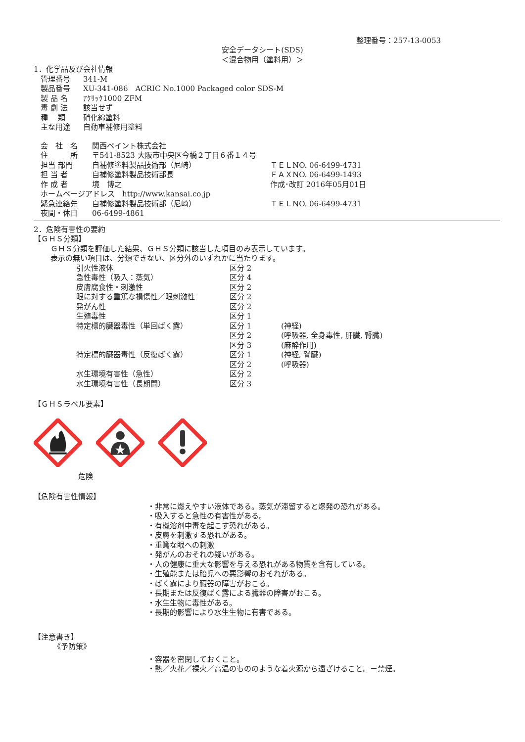整理番号：257-13-0053
安全データシート(SDS)
＜混合物用（塗料用）＞
1．化学品及び会社情報
| 管理番号 | 341-M |
| 製品番号 | XU-341-086 ACRIC No.1000 Packaged color SDS-M |
| 製 品 名 | ｱｸﾘｯｸ1000 ZFM |
| 毒 劇 法 | 該当せず |
| 種 類 | 硝化綿塗料 |
| 主な用途 | 自動車補修用塗料 |
| 会 社 名 | 関西ペイント株式会社 | |
| 住 所 | 〒541-8523 大阪市中央区今橋２丁目６番１４号 | |
| 担当 部門 | 自補修塗料製品技術部（尼崎） | ＴＥＬNO. 06-6499-4731 |
| 担 当 者 | 自補修塗料製品技術部長 | ＦＡＸNO. 06-6499-1493 |
| 作 成 者 | 境 博之 | 作成･改訂 2016年05月01日 |
| ホームページアドレス http://www.kansai.co.jp | | |
| 緊急連絡先 | 自補修塗料製品技術部（尼崎） | ＴＥＬNO. 06-6499-4731 |
| 夜間・休日 | 06-6499-4861 | |
2．危険有害性の要約
【ＧＨＳ分類】
ＧＨＳ分類を評価した結果、ＧＨＳ分類に該当した項目のみ表示しています。
表示の無い項目は、分類できない、区分外のいずれかに当たります。
| 引火性液体 | 区分 2 | |
| 急性毒性（吸入：蒸気） | 区分 4 | |
| 皮膚腐食性・刺激性 | 区分 2 | |
| 眼に対する重篤な損傷性／眼刺激性 | 区分 2 | |
| 発がん性 | 区分 2 | |
| 生殖毒性 | 区分 1 | |
| 特定標的臓器毒性（単回ばく露） | 区分 1 | (神経) |
| | 区分 2 | (呼吸器, 全身毒性, 肝臓, 腎臓) |
| | 区分 3 | (麻酔作用) |
| 特定標的臓器毒性（反復ばく露） | 区分 1 | (神経, 腎臓) |
| | 区分 2 | (呼吸器) |
| 水生環境有害性（急性） | 区分 2 | |
| 水生環境有害性（長期間） | 区分 3 | |
【ＧＨＳラベル要素】
危険
【危険有害性情報】
・非常に燃えやすい液体である。蒸気が滞留すると爆発の恐れがある。
・吸入すると急性の有害性がある。
・有機溶剤中毒を起こす恐れがある。
・皮膚を刺激する恐れがある。
・重篤な眼への刺激
・発がんのおそれの疑いがある。
・人の健康に重大な影響を与える恐れがある物質を含有している。
・生殖能または胎児への悪影響のおそれがある。
・ばく露により臓器の障害がおこる。
・長期または反復ばく露による臓器の障害がおこる。
・水生生物に毒性がある。
・長期的影響により水生生物に有害である。
【注意書き】
《予防策》
・容器を密閉しておくこと。
・熱／火花／裸火／高温のもののような着火源から遠ざけること。－禁煙。